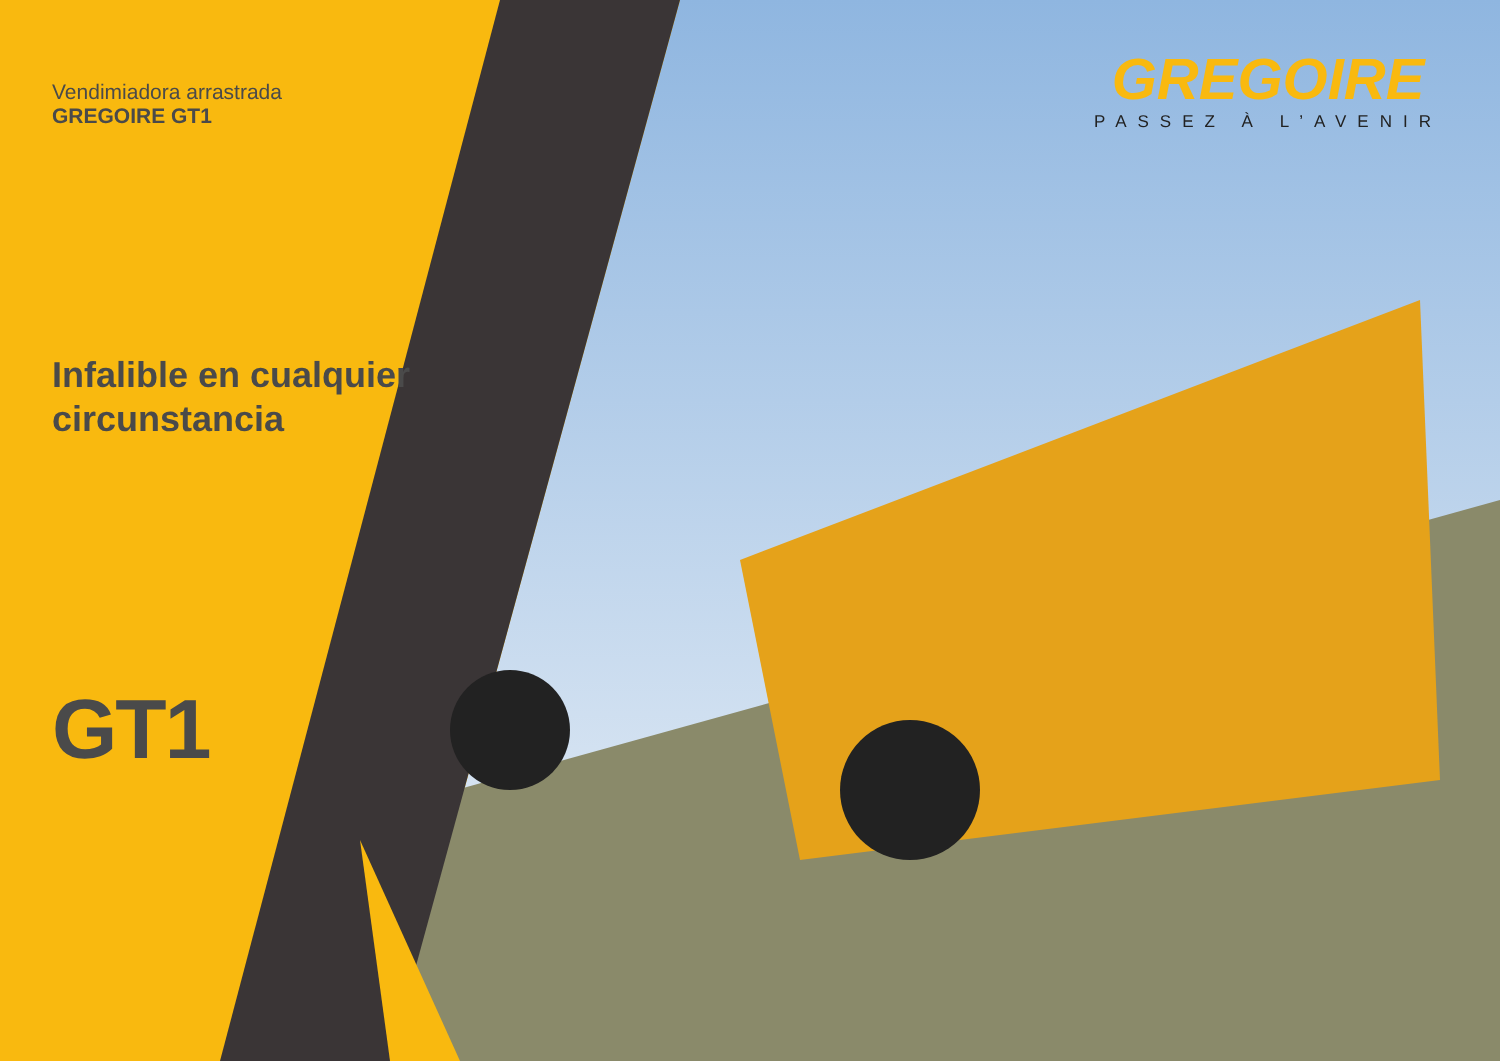Vendimiadora arrastrada
GREGOIRE GT1
Infalible en cualquier circunstancia
GT1
GREGOIRE
PASSEZ À L’AVENIR